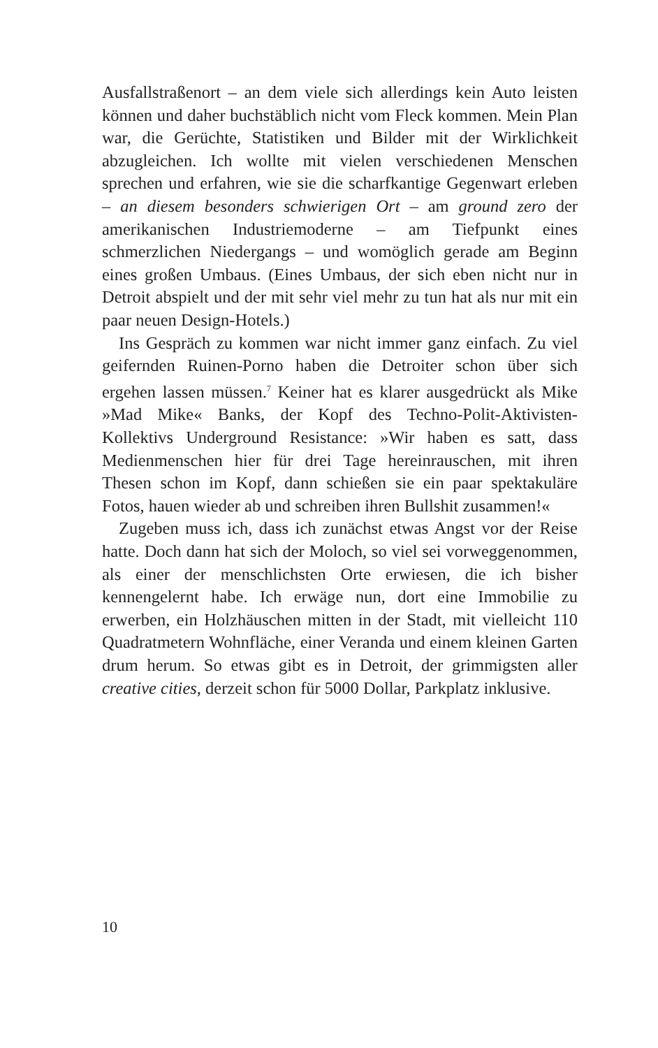Ausfallstraßenort – an dem viele sich allerdings kein Auto leisten können und daher buchstäblich nicht vom Fleck kommen. Mein Plan war, die Gerüchte, Statistiken und Bilder mit der Wirklichkeit abzugleichen. Ich wollte mit vielen verschiedenen Menschen sprechen und erfahren, wie sie die scharfkantige Gegenwart erleben – an diesem besonders schwierigen Ort – am ground zero der amerikanischen Industriemoderne – am Tiefpunkt eines schmerzlichen Niedergangs – und womöglich gerade am Beginn eines großen Umbaus. (Eines Umbaus, der sich eben nicht nur in Detroit abspielt und der mit sehr viel mehr zu tun hat als nur mit ein paar neuen Design-Hotels.)
Ins Gespräch zu kommen war nicht immer ganz einfach. Zu viel geifernden Ruinen-Porno haben die Detroiter schon über sich ergehen lassen müssen.<sup>7</sup> Keiner hat es klarer ausgedrückt als Mike »Mad Mike« Banks, der Kopf des Techno-Polit-Aktivisten-Kollektivs Underground Resistance: »Wir haben es satt, dass Medienmenschen hier für drei Tage hereinrauschen, mit ihren Thesen schon im Kopf, dann schießen sie ein paar spektakuläre Fotos, hauen wieder ab und schreiben ihren Bullshit zusammen!«
Zugeben muss ich, dass ich zunächst etwas Angst vor der Reise hatte. Doch dann hat sich der Moloch, so viel sei vorweggenommen, als einer der menschlichsten Orte erwiesen, die ich bisher kennengelernt habe. Ich erwäge nun, dort eine Immobilie zu erwerben, ein Holzhäuschen mitten in der Stadt, mit vielleicht 110 Quadratmetern Wohnfläche, einer Veranda und einem kleinen Garten drum herum. So etwas gibt es in Detroit, der grimmigsten aller creative cities, derzeit schon für 5000 Dollar, Parkplatz inklusive.
10